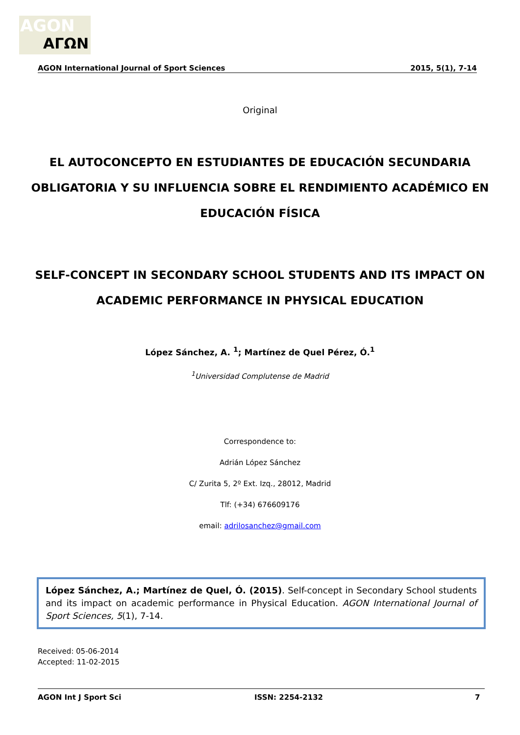AGON
ΑΓΩΝ
AGON International Journal of Sport Sciences 2015, 5(1), 7-14
Original
EL AUTOCONCEPTO EN ESTUDIANTES DE EDUCACIÓN SECUNDARIA
OBLIGATORIA Y SU INFLUENCIA SOBRE EL RENDIMIENTO ACADÉMICO EN
EDUCACIÓN FÍSICA
SELF-CONCEPT IN SECONDARY SCHOOL STUDENTS AND ITS IMPACT ON
ACADEMIC PERFORMANCE IN PHYSICAL EDUCATION
López Sánchez, A. <sup>1</sup>; Martínez de Quel Pérez, Ó.<sup>1</sup>
<sup>1</sup> Universidad Complutense de Madrid
Correspondence to:
Adrián López Sánchez
C/ Zurita 5, 2º Ext. Izq., 28012, Madrid
Tlf: (+34) 676609176
email: adrilosanchez@gmail.com
López Sánchez, A.; Martínez de Quel, Ó. (2015). Self-concept in Secondary School students and its impact on academic performance in Physical Education. AGON International Journal of Sport Sciences, 5(1), 7-14.
Received: 05-06-2014
Accepted: 11-02-2015
AGON Int J Sport Sci ISSN: 2254-2132 7